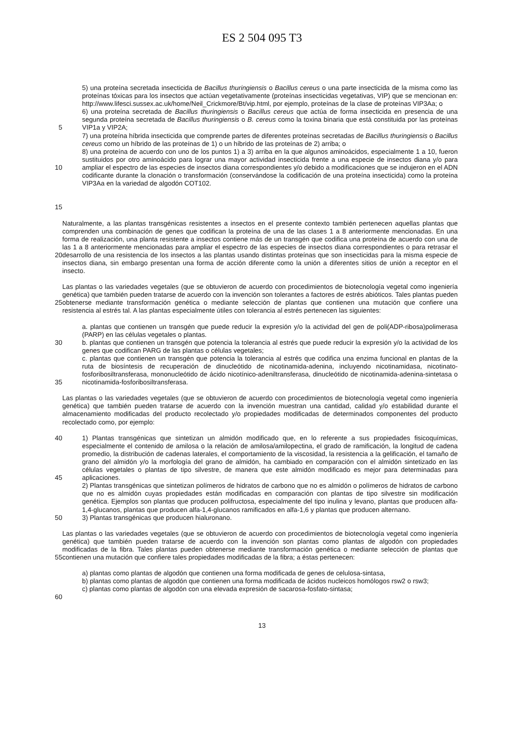ES 2 504 095 T3
5
10
15
5) una proteína secretada insecticida de Bacillus thuringiensis o Bacillus cereus o una parte insecticida de la misma como las proteínas tóxicas para los insectos que actúan vegetativamente (proteínas insecticidas vegetativas, VIP) que se mencionan en: http://www.lifesci.sussex.ac.uk/home/Neil_Crickmore/Bt/vip.html, por ejemplo, proteínas de la clase de proteínas VIP3Aa; o
6) una proteína secretada de Bacillus thuringiensis o Bacillus cereus que actúa de forma insecticida en presencia de una segunda proteína secretada de Bacillus thuringiensis o B. cereus como la toxina binaria que está constituida por las proteínas VIP1a y VIP2A;
7) una proteína híbrida insecticida que comprende partes de diferentes proteínas secretadas de Bacillus thuringiensis o Bacillus cereus como un híbrido de las proteínas de 1) o un híbrido de las proteínas de 2) arriba; o
8) una proteína de acuerdo con uno de los puntos 1) a 3) arriba en la que algunos aminoácidos, especialmente 1 a 10, fueron sustituidos por otro aminoácido para lograr una mayor actividad insecticida frente a una especie de insectos diana y/o para ampliar el espectro de las especies de insectos diana correspondientes y/o debido a modificaciones que se indujeron en el ADN codificante durante la clonación o transformación (conservándose la codificación de una proteína insecticida) como la proteína VIP3Aa en la variedad de algodón COT102.
20 Naturalmente, a las plantas transgénicas resistentes a insectos en el presente contexto también pertenecen aquellas plantas que comprenden una combinación de genes que codifican la proteína de una de las clases 1 a 8 anteriormente mencionadas. En una forma de realización, una planta resistente a insectos contiene más de un transgén que codifica una proteína de acuerdo con una de las 1 a 8 anteriormente mencionadas para ampliar el espectro de las especies de insectos diana correspondientes o para retrasar el desarrollo de una resistencia de los insectos a las plantas usando distintas proteínas que son insecticidas para la misma especie de insectos diana, sin embargo presentan una forma de acción diferente como la unión a diferentes sitios de unión a receptor en el insecto.
25 Las plantas o las variedades vegetales (que se obtuvieron de acuerdo con procedimientos de biotecnología vegetal como ingeniería genética) que también pueden tratarse de acuerdo con la invención son tolerantes a factores de estrés abióticos. Tales plantas pueden obtenerse mediante transformación genética o mediante selección de plantas que contienen una mutación que confiere una resistencia al estrés tal. A las plantas especialmente útiles con tolerancia al estrés pertenecen las siguientes:
30
35
a. plantas que contienen un transgén que puede reducir la expresión y/o la actividad del gen de poli(ADP-ribosa)polimerasa (PARP) en las células vegetales o plantas.
b. plantas que contienen un transgén que potencia la tolerancia al estrés que puede reducir la expresión y/o la actividad de los genes que codifican PARG de las plantas o células vegetales;
c. plantas que contienen un transgén que potencia la tolerancia al estrés que codifica una enzima funcional en plantas de la ruta de biosíntesis de recuperación de dinucleótido de nicotinamida-adenina, incluyendo nicotinamidasa, nicotinato-fosforibosiltransferasa, mononucleótido de ácido nicotínico-adeniltransferasa, dinucleótido de nicotinamida-adenina-sintetasa o nicotinamida-fosforibosiltransferasa.
Las plantas o las variedades vegetales (que se obtuvieron de acuerdo con procedimientos de biotecnología vegetal como ingeniería genética) que también pueden tratarse de acuerdo con la invención muestran una cantidad, calidad y/o estabilidad durante el almacenamiento modificadas del producto recolectado y/o propiedades modificadas de determinados componentes del producto recolectado como, por ejemplo:
40
45
50
1) Plantas transgénicas que sintetizan un almidón modificado que, en lo referente a sus propiedades fisicoquímicas, especialmente el contenido de amilosa o la relación de amilosa/amilopectina, el grado de ramificación, la longitud de cadena promedio, la distribución de cadenas laterales, el comportamiento de la viscosidad, la resistencia a la gelificación, el tamaño de grano del almidón y/o la morfología del grano de almidón, ha cambiado en comparación con el almidón sintetizado en las células vegetales o plantas de tipo silvestre, de manera que este almidón modificado es mejor para determinadas para aplicaciones.
2) Plantas transgénicas que sintetizan polímeros de hidratos de carbono que no es almidón o polímeros de hidratos de carbono que no es almidón cuyas propiedades están modificadas en comparación con plantas de tipo silvestre sin modificación genética. Ejemplos son plantas que producen polifructosa, especialmente del tipo inulina y levano, plantas que producen alfa-1,4-glucanos, plantas que producen alfa-1,4-glucanos ramificados en alfa-1,6 y plantas que producen alternano.
3) Plantas transgénicas que producen hialuronano.
55 Las plantas o las variedades vegetales (que se obtuvieron de acuerdo con procedimientos de biotecnología vegetal como ingeniería genética) que también pueden tratarse de acuerdo con la invención son plantas como plantas de algodón con propiedades modificadas de la fibra. Tales plantas pueden obtenerse mediante transformación genética o mediante selección de plantas que contienen una mutación que confiere tales propiedades modificadas de la fibra; a éstas pertenecen:
60 a) plantas como plantas de algodón que contienen una forma modificada de genes de celulosa-sintasa,
b) plantas como plantas de algodón que contienen una forma modificada de ácidos nucleicos homólogos rsw2 o rsw3;
c) plantas como plantas de algodón con una elevada expresión de sacarosa-fosfato-sintasa;
13